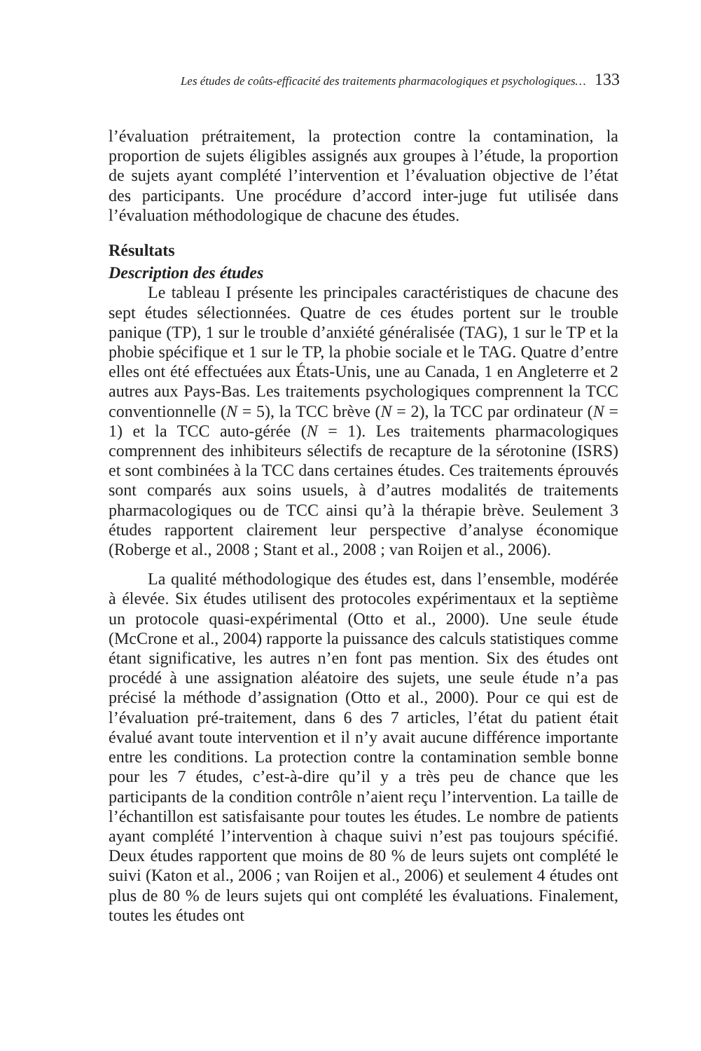Les études de coûts-efficacité des traitements pharmacologiques et psychologiques… 133
l’évaluation prétraitement, la protection contre la contamination, la proportion de sujets éligibles assignés aux groupes à l’étude, la proportion de sujets ayant complété l’intervention et l’évaluation objective de l’état des participants. Une procédure d’accord inter-juge fut utilisée dans l’évaluation méthodologique de chacune des études.
Résultats
Description des études
Le tableau I présente les principales caractéristiques de chacune des sept études sélectionnées. Quatre de ces études portent sur le trouble panique (TP), 1 sur le trouble d’anxiété généralisée (TAG), 1 sur le TP et la phobie spécifique et 1 sur le TP, la phobie sociale et le TAG. Quatre d’entre elles ont été effectuées aux États-Unis, une au Canada, 1 en Angleterre et 2 autres aux Pays-Bas. Les traitements psychologiques comprennent la TCC conventionnelle (N = 5), la TCC brève (N = 2), la TCC par ordinateur (N = 1) et la TCC auto-gérée (N = 1). Les traitements pharmacologiques comprennent des inhibiteurs sélectifs de recapture de la sérotonine (ISRS) et sont combinées à la TCC dans certaines études. Ces traitements éprouvés sont comparés aux soins usuels, à d’autres modalités de traitements pharmacologiques ou de TCC ainsi qu’à la thérapie brève. Seulement 3 études rapportent clairement leur perspective d’analyse économique (Roberge et al., 2008 ; Stant et al., 2008 ; van Roijen et al., 2006).
La qualité méthodologique des études est, dans l’ensemble, modérée à élevée. Six études utilisent des protocoles expérimentaux et la septième un protocole quasi-expérimental (Otto et al., 2000). Une seule étude (McCrone et al., 2004) rapporte la puissance des calculs statistiques comme étant significative, les autres n’en font pas mention. Six des études ont procédé à une assignation aléatoire des sujets, une seule étude n’a pas précisé la méthode d’assignation (Otto et al., 2000). Pour ce qui est de l’évaluation pré-traitement, dans 6 des 7 articles, l’état du patient était évalué avant toute intervention et il n’y avait aucune différence importante entre les conditions. La protection contre la contamination semble bonne pour les 7 études, c’est-à-dire qu’il y a très peu de chance que les participants de la condition contrôle n’aient reçu l’intervention. La taille de l’échantillon est satisfaisante pour toutes les études. Le nombre de patients ayant complété l’intervention à chaque suivi n’est pas toujours spécifié. Deux études rapportent que moins de 80 % de leurs sujets ont complété le suivi (Katon et al., 2006 ; van Roijen et al., 2006) et seulement 4 études ont plus de 80 % de leurs sujets qui ont complété les évaluations. Finalement, toutes les études ont